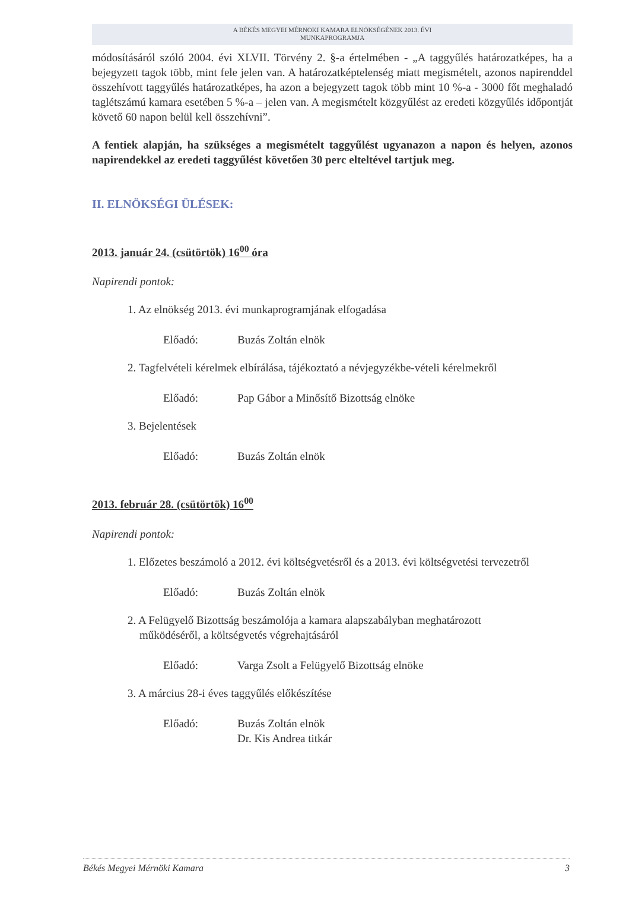A BÉKÉS MEGYEI MÉRNÖKI KAMARA ELNÖKSÉGÉNEK 2013. ÉVI
MUNKAPROGRAMJA
módosításáról szóló 2004. évi XLVII. Törvény 2. §-a értelmében - „A taggyűlés határozatképes, ha a bejegyzett tagok több, mint fele jelen van. A határozatképtelenség miatt megismételt, azonos napirenddel összehívott taggyűlés határozatképes, ha azon a bejegyzett tagok több mint 10 %-a - 3000 főt meghaladó taglétszámú kamara esetében 5 %-a – jelen van. A megismételt közgyűlést az eredeti közgyűlés időpontját követő 60 napon belül kell összehívni”.
A fentiek alapján, ha szükséges a megismételt taggyűlést ugyanazon a napon és helyen, azonos napirendekkel az eredeti taggyűlést követően 30 perc elteltével tartjuk meg.
II. ELNÖKSÉGI ÜLÉSEK:
2013. január 24. (csütörtök) 16<sup>00</sup> óra
Napirendi pontok:
1. Az elnökség 2013. évi munkaprogramjának elfogadása
Előadó: Buzás Zoltán elnök
2. Tagfelvételi kérelmek elbírálása, tájékoztató a névjegyzékbe-vételi kérelmekről
Előadó: Pap Gábor a Minősítő Bizottság elnöke
3. Bejelentések
Előadó: Buzás Zoltán elnök
2013. február 28. (csütörtök) 16<sup>00</sup>
Napirendi pontok:
1. Előzetes beszámoló a 2012. évi költségvetésről és a 2013. évi költségvetési tervezetről
Előadó: Buzás Zoltán elnök
2. A Felügyelő Bizottság beszámolója a kamara alapszabályban meghatározott működéséről, a költségvetés végrehajtásáról
Előadó: Varga Zsolt a Felügyelő Bizottság elnöke
3. A március 28-i éves taggyűlés előkészítése
Előadó: Buzás Zoltán elnök
Dr. Kis Andrea titkár
Békés Megyei Mérnöki Kamara 3